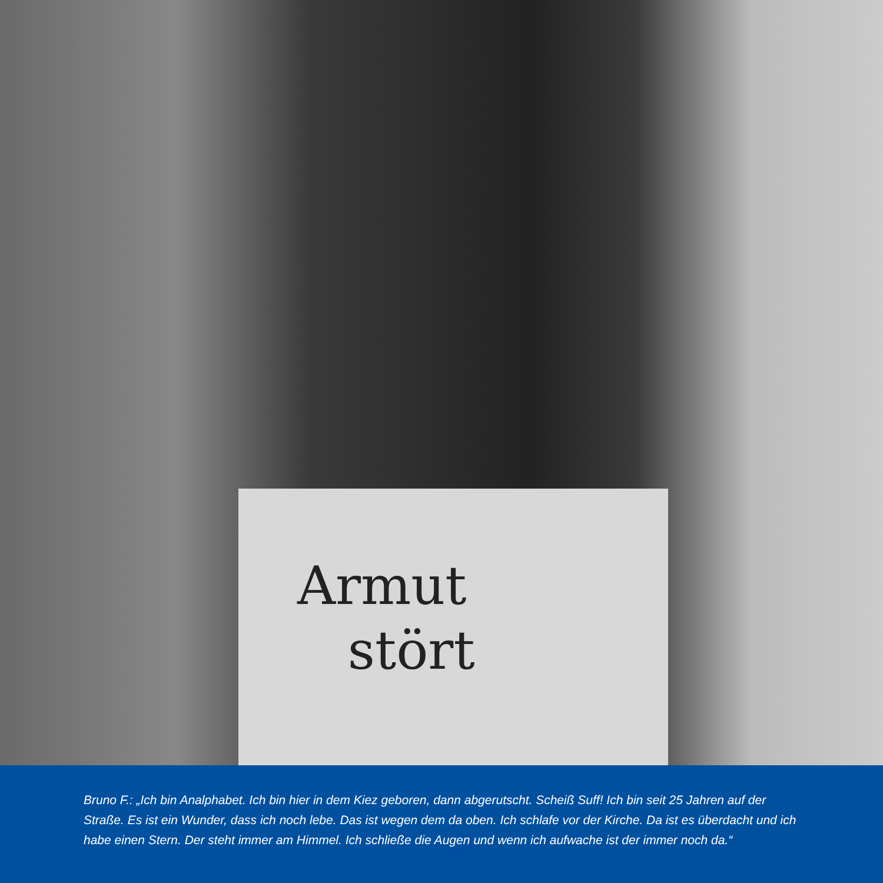Armut
stört
Bruno F.: „Ich bin Analphabet. Ich bin hier in dem Kiez geboren, dann abgerutscht. Scheiß Suff! Ich bin seit 25 Jahren auf der Straße. Es ist ein Wunder, dass ich noch lebe. Das ist wegen dem da oben. Ich schlafe vor der Kirche. Da ist es überdacht und ich habe einen Stern. Der steht immer am Himmel. Ich schließe die Augen und wenn ich aufwache ist der immer noch da.“